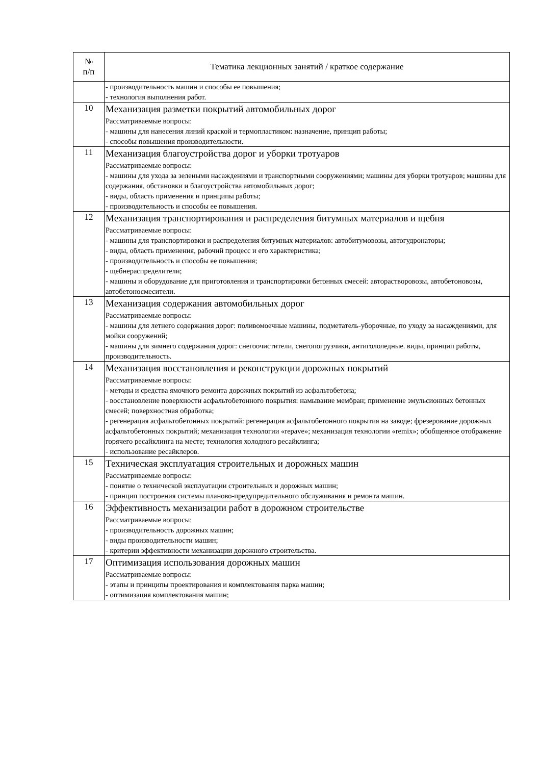| № п/п | Тематика лекционных занятий / краткое содержание |
| --- | --- |
| | - производительность машин и способы ее повышения; - технология выполнения работ. |
| 10 | Механизация разметки покрытий автомобильных дорог Рассматриваемые вопросы: - машины для нанесения линий краской и термопластиком: назначение, принцип работы; - способы повышения производительности. |
| 11 | Механизация благоустройства дорог и уборки тротуаров Рассматриваемые вопросы: - машины для ухода за зелеными насаждениями и транспортными сооружениями; машины для уборки тротуаров; машины для содержания, обстановки и благоустройства автомобильных дорог; - виды, область применения и принципы работы; - производительность и способы ее повышения. |
| 12 | Механизация транспортирования и распределения битумных материалов и щебня Рассматриваемые вопросы: - машины для транспортировки и распределения битумных материалов: автобитумовозы, автогудронаторы; - виды, область применения, рабочий процесс и его характеристика; - производительность и способы ее повышения; - щебнераспределители; - машины и оборудование для приготовления и транспортировки бетонных смесей: авторастворовозы, автобетоновозы, автобетоносмесители. |
| 13 | Механизация содержания автомобильных дорог Рассматриваемые вопросы: - машины для летнего содержания дорог: поливомоечные машины, подметатель-уборочные, по уходу за насаждениями, для мойки сооружений; - машины для зимнего содержания дорог: снегоочистители, снегопогрузчики, антигололедные. виды, принцип работы, производительность. |
| 14 | Механизация восстановления и реконструкции дорожных покрытий Рассматриваемые вопросы: - методы и средства ямочного ремонта дорожных покрытий из асфальтобетона; - восстановление поверхности асфальтобетонного покрытия: намывание мембран; применение эмульсионных бетонных смесей; поверхностная обработка; - регенерация асфальтобетонных покрытий: регенерация асфальтобетонного покрытия на заводе; фрезерование дорожных асфальтобетонных покрытий; механизация технологии «repave»; механизация технологии «remix»; обобщенное отображение горячего ресайклинга на месте; технология холодного ресайклинга; - использование ресайклеров. |
| 15 | Техническая эксплуатация строительных и дорожных машин Рассматриваемые вопросы: - понятие о технической эксплуатации строительных и дорожных машин; - принцип построения системы планово-предупредительного обслуживания и ремонта машин. |
| 16 | Эффективность механизации работ в дорожном строительстве Рассматриваемые вопросы: - производительность дорожных машин; - виды производительности машин; - критерии эффективности механизации дорожного строительства. |
| 17 | Оптимизация использования дорожных машин Рассматриваемые вопросы: - этапы и принципы проектирования и комплектования парка машин; - оптимизация комплектования машин; |